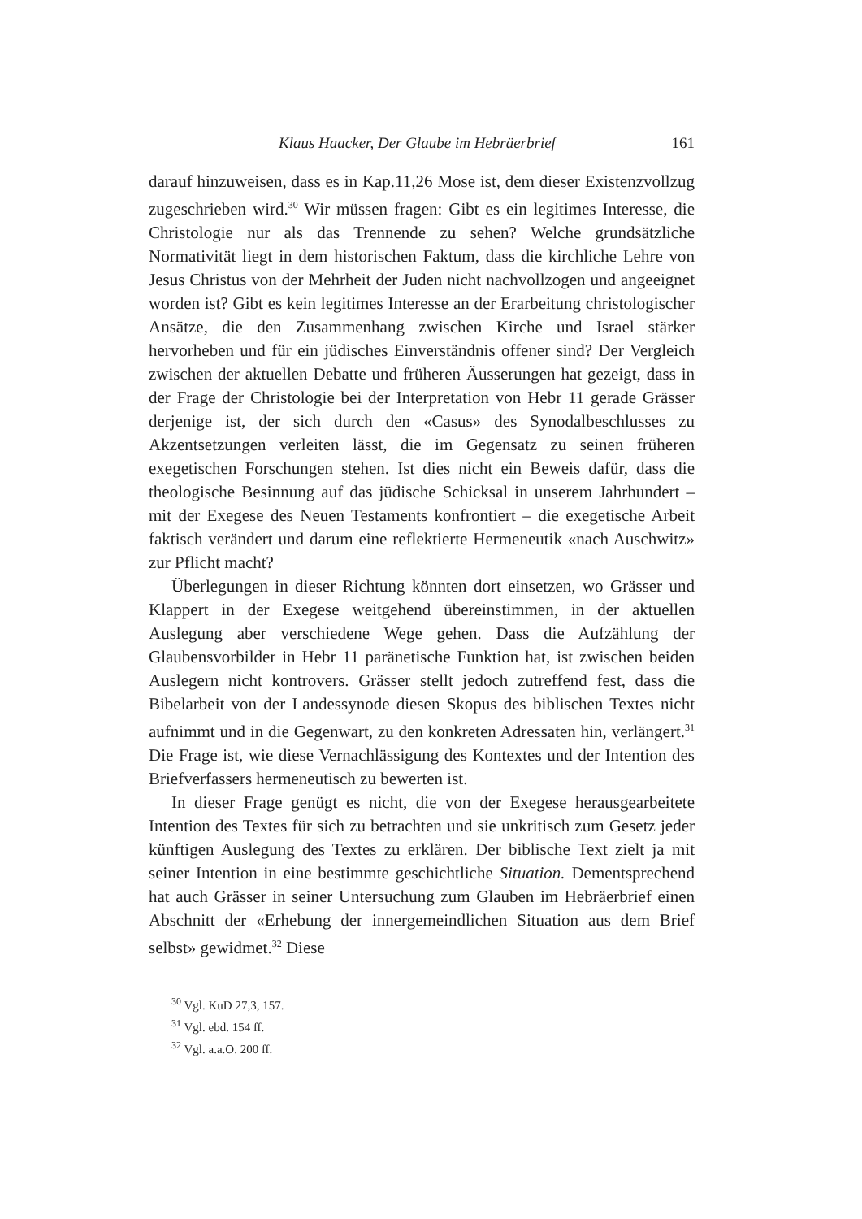Klaus Haacker, Der Glaube im Hebräerbrief 161
darauf hinzuweisen, dass es in Kap.11,26 Mose ist, dem dieser Existenzvollzug zugeschrieben wird.<sup>30</sup> Wir müssen fragen: Gibt es ein legitimes Interesse, die Christologie nur als das Trennende zu sehen? Welche grundsätzliche Normativität liegt in dem historischen Faktum, dass die kirchliche Lehre von Jesus Christus von der Mehrheit der Juden nicht nachvollzogen und angeeignet worden ist? Gibt es kein legitimes Interesse an der Erarbeitung christologischer Ansätze, die den Zusammenhang zwischen Kirche und Israel stärker hervorheben und für ein jüdisches Einverständnis offener sind? Der Vergleich zwischen der aktuellen Debatte und früheren Äusserungen hat gezeigt, dass in der Frage der Christologie bei der Interpretation von Hebr 11 gerade Grässer derjenige ist, der sich durch den «Casus» des Synodalbeschlusses zu Akzentsetzungen verleiten lässt, die im Gegensatz zu seinen früheren exegetischen Forschungen stehen. Ist dies nicht ein Beweis dafür, dass die theologische Besinnung auf das jüdische Schicksal in unserem Jahrhundert – mit der Exegese des Neuen Testaments konfrontiert – die exegetische Arbeit faktisch verändert und darum eine reflektierte Hermeneutik «nach Auschwitz» zur Pflicht macht?
Überlegungen in dieser Richtung könnten dort einsetzen, wo Grässer und Klappert in der Exegese weitgehend übereinstimmen, in der aktuellen Auslegung aber verschiedene Wege gehen. Dass die Aufzählung der Glaubensvorbilder in Hebr 11 paränetische Funktion hat, ist zwischen beiden Auslegern nicht kontrovers. Grässer stellt jedoch zutreffend fest, dass die Bibelarbeit von der Landessynode diesen Skopus des biblischen Textes nicht aufnimmt und in die Gegenwart, zu den konkreten Adressaten hin, verlängert.<sup>31</sup> Die Frage ist, wie diese Vernachlässigung des Kontextes und der Intention des Briefverfassers hermeneutisch zu bewerten ist.
In dieser Frage genügt es nicht, die von der Exegese herausgearbeitete Intention des Textes für sich zu betrachten und sie unkritisch zum Gesetz jeder künftigen Auslegung des Textes zu erklären. Der biblische Text zielt ja mit seiner Intention in eine bestimmte geschichtliche Situation. Dementsprechend hat auch Grässer in seiner Untersuchung zum Glauben im Hebräerbrief einen Abschnitt der «Erhebung der innergemeindlichen Situation aus dem Brief selbst» gewidmet.<sup>32</sup> Diese
<sup>30</sup> Vgl. KuD 27,3, 157.
<sup>31</sup> Vgl. ebd. 154 ff.
<sup>32</sup> Vgl. a.a.O. 200 ff.